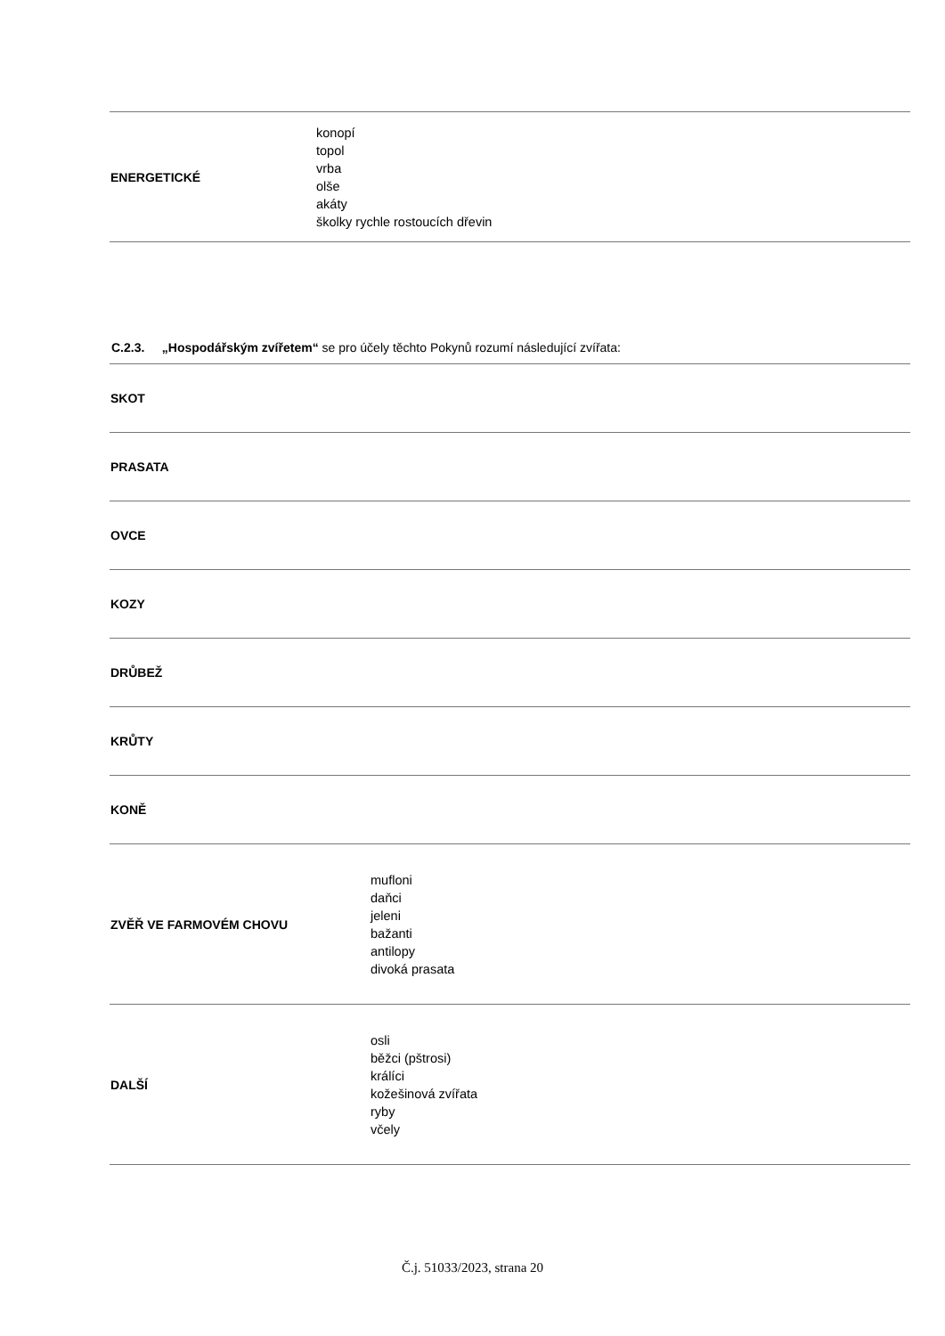| ENERGETICKÉ | konopí topol vrba olše akáty školky rychle rostoucích dřevin |
C.2.3. „Hospodářským zvířetem“ se pro účely těchto Pokynů rozumí následující zvířata:
| SKOT | |
| PRASATA | |
| OVCE | |
| KOZY | |
| DRŮBEŽ | |
| KRŮTY | |
| KONĚ | |
| ZVĚŘ VE FARMOVÉM CHOVU | mufloni daňci jeleni bažanti antilopy divoká prasata |
| DALŠÍ | osli běžci (pštrosi) králíci kožešinová zvířata ryby včely |
Č.j. 51033/2023, strana 20